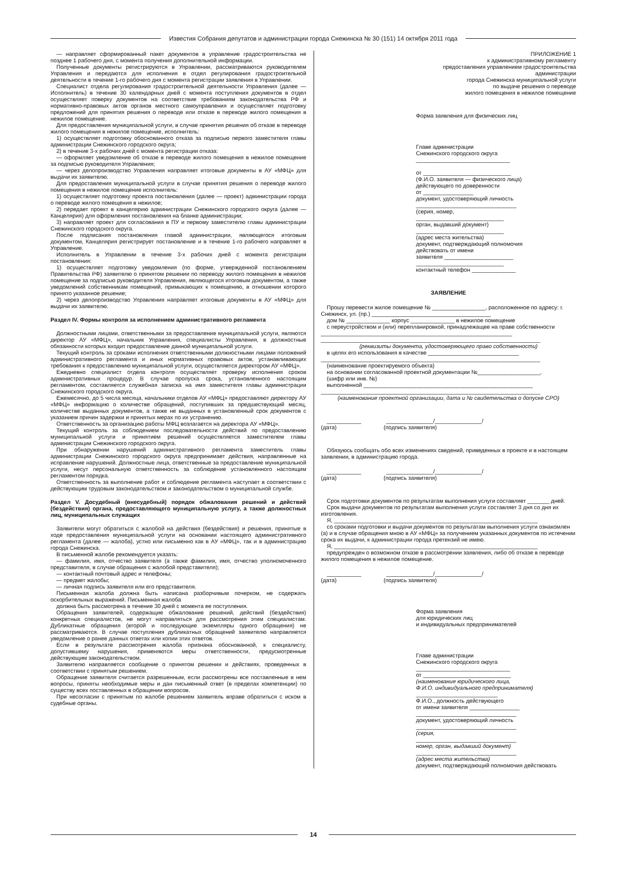Известия Собрания депутатов и администрации города Снежинска № 30 (151) 14 октября 2011 года
— направляет сформированный пакет документов в управление градостроительства не позднее 1 рабочего дня, с момента получения дополнительной информации.
Полученные документы регистрируются в Управлении, рассматриваются руководителем Управления и передаются для исполнения в отдел регулирования градостроительной деятельности в течение 1-го рабочего дня с момента регистрации заявления в Управлении.
Специалист отдела регулирования градостроительной деятельности Управления (далее — Исполнитель) в течение 30 календарных дней с момента поступления документов в отдел осуществляет поверку документов на соответствие требованиям законодательства РФ и нормативно-правовых актов органов местного самоуправления и осуществляет подготовку предложений для принятия решения о переводе или отказе в переводе жилого помещения в нежилое помещение.
Для предоставления муниципальной услуги, в случае принятия решения об отказе в переводе жилого помещения в нежилое помещение, исполнитель:
1) осуществляет подготовку обоснованного отказа за подписью первого заместителя главы администрации Снежинского городского округа;
2) в течение 3-х рабочих дней с момента регистрации отказа:
— оформляет уведомление об отказе в переводе жилого помещения в нежилое помещение за подписью руководителя Управления;
— через делопроизводство Управления направляет итоговые документы в АУ «МФЦ» для выдачи их заявителю.
Для предоставления муниципальной услуги в случае принятия решения о переводе жилого помещения в нежилое помещение исполнитель:
1) осуществляет подготовку проекта постановления (далее — проект) администрации города о переводе жилого помещения в нежилое;
2) передает проект в канцелярию администрации Снежинского городского округа (далее — Канцелярия) для оформления постановления на бланке администрации;
3) направляет проект для согласования в ПУ и первому заместителю главы администрации Снежинского городского округа.
После подписания постановления главой администрации, являющегося итоговым документом, Канцелярия регистрирует постановление и в течение 1-го рабочего направляет в Управление.
Исполнитель в Управлении в течение 3-х рабочих дней с момента регистрации постановления:
1) осуществляет подготовку уведомления (по форме, утвержденной постановлением Правительства РФ) заявителю о принятом решении по переводу жилого помещения в нежилое помещение за подписью руководителя Управления, являющегося итоговым документом, а также уведомлений собственникам помещений, примыкающих к помещению, в отношении которого принято указанное решение;
2) через делопроизводство Управления направляет итоговые документы в АУ «МФЦ» для выдачи их заявителю.
Раздел IV. Формы контроля за исполнением административного регламента
Должностными лицами, ответственными за предоставление муниципальной услуги, являются директор АУ «МФЦ», начальник Управления, специалисты Управления, в должностные обязанности которых входит предоставление данной муниципальной услуги.
Текущий контроль за сроками исполнения ответственными должностными лицами положений административного регламента и иных нормативных правовых актов, устанавливающих требования к предоставлению муниципальной услуги, осуществляется директором АУ «МФЦ».
Ежедневно специалист отдела контроля осуществляет проверку исполнения сроков административных процедур. В случае пропуска срока, установленного настоящим регламентом, составляется служебная записка на имя заместителя главы администрации Снежинского городского округа.
Ежемесячно, до 5 числа месяца, начальники отделов АУ «МФЦ» предоставляют директору АУ «МФЦ» информацию о количестве обращений, поступивших за предшествующий месяц, количестве выданных документов, а также не выданных в установленный срок документов с указанием причин задержки и принятых мерах по их устранению.
Ответственность за организацию работы МФЦ возлагается на директора АУ «МФЦ».
Текущий контроль за соблюдением последовательности действий по предоставлению муниципальной услуги и принятием решений осуществляется заместителем главы администрации Снежинского городского округа.
При обнаружении нарушений административного регламента заместитель главы администрации Снежинского городского округа предпринимает действия, направленные на исправление нарушений. Должностные лица, ответственные за предоставление муниципальной услуги, несут персональную ответственность за соблюдение установленного настоящим регламентом порядка.
Ответственность за выполнение работ и соблюдение регламента наступает в соответствии с действующим трудовым законодательством и законодательством о муниципальной службе.
Раздел V. Досудебный (внесудебный) порядок обжалования решений и действий (бездействия) органа, предоставляющего муниципальную услугу, а также должностных лиц, муниципальных служащих
Заявители могут обратиться с жалобой на действия (бездействия) и решения, принятые в ходе предоставления муниципальной услуги на основании настоящего административного регламента (далее — жалоба), устно или письменно как в АУ «МФЦ», так и в администрацию города Снежинска.
В письменной жалобе рекомендуется указать:
— фамилия, имя, отчество заявителя (а также фамилия, имя, отчество уполномоченного представителя, в случае обращения с жалобой представителя);
— контактный почтовый адрес и телефоны;
— предмет жалобы;
— личная подпись заявителя или его представителя.
Письменная жалоба должна быть написана разборчивым почерком, не содержать оскорбительных выражений. Письменная жалоба
должна быть рассмотрена в течение 30 дней с момента ее поступления.
Обращения заявителей, содержащие обжалование решений, действий (бездействия) конкретных специалистов, не могут направляться для рассмотрения этим специалистам. Дубликатные обращения (второй и последующие экземпляры одного обращения) не рассматриваются. В случае поступления дубликатных обращений заявителю направляется уведомление о ранее данных ответах или копии этих ответов.
Если в результате рассмотрения жалоба признана обоснованной, к специалисту, допустившему нарушения, применяются меры ответственности, предусмотренные действующим законодательством.
Заявителю направляется сообщение о принятом решении и действиях, проведенных в соответствии с принятым решением.
Обращение заявителя считается разрешенным, если рассмотрены все поставленные в нем вопросы, приняты необходимые меры и дан письменный ответ (в пределах компетенции) по существу всех поставленных в обращении вопросов.
При несогласии с принятым по жалобе решением заявитель вправе обратиться с иском в судебные органы.
ПРИЛОЖЕНИЕ 1
к административному регламенту
предоставления управлением градостроительства
администрации
города Снежинска муниципальной услуги
по выдаче решения о переводе
жилого помещения в нежилое помещение
Форма заявления для физических лиц
Главе администрации
Снежинского городского округа
______________________________
от ____________________________
(Ф.И.О. заявителя — физического лица)
действующего по доверенности
от ________________
документ, удостоверяющий личность
________________________________
(серия, номер,
____________________________
орган, выдавший документ)
____________________________
(адрес места жительства)
документ, подтверждающий полномочия
действовать от имени
заявителя ______________________
____________________________
контактный телефон ______________
ЗАЯВЛЕНИЕ
Прошу перевести жилое помещение № _________________, расположенное по адресу: г. Снежинск, ул. (пр.) ______________________________________
дом № ______________ корпус ______________ в нежилое помещение
с переустройством и (или) перепланировкой, принадлежащее на праве собственности _____________________________________________________________
______________________________________________________________________
(реквизиты документа, удостоверяющего право собственности)
в целях его использования в качестве _____________________________
______________________________________________________________________
(наименование проектируемого объекта)
на основании согласованной проектной документации №____________________,
(шифр или инв. №)
выполненной ______________________________________________________
______________________________________________________________________
(наименование проектной организации, дата и № свидетельства о допуске СРО)
___________ _______________/_______________/
(дата) (подпись заявителя)
Обязуюсь сообщать обо всех изменениях сведений, приведенных в проекте и в настоящем заявлении, в администрацию города.
___________ _______________/_______________/
(дата) (подпись заявителя)
Срок подготовки документов по результатам выполнения услуги составляет _______ дней.
Срок выдачи документов по результатам выполнения услуги составляет 3 дня со дня их изготовления.
Я, _________________________________________________________________
со сроками подготовки и выдачи документов по результатам выполнения услуги ознакомлен (а) и в случае обращения мною в АУ «МФЦ» за получением указанных документов по истечении срока их выдачи, к администрации города претензий не имею.
Я, _________________________________________________________________
предупрежден о возможном отказе в рассмотрении заявления, либо об отказе в переводе жилого помещения в нежилое помещение.
___________ _______________/_______________/
(дата) (подпись заявителя)
Форма заявления
для юридических лиц
и индивидуальных предпринимателей
Главе администрации
Снежинского городского округа
______________________________
от ____________________________
(наименование юридического лица,
Ф.И.О. индивидуального предпринимателя)
__________________________
Ф.И.О., должность действующего
от имени заявителя ________________
________________________________
документ, удостоверяющий личность
________________________________
(серия,
________________________________
номер, орган, выдавший документ)
________________________________
(адрес места жительства)
документ, подтверждающий полномочия действовать
14